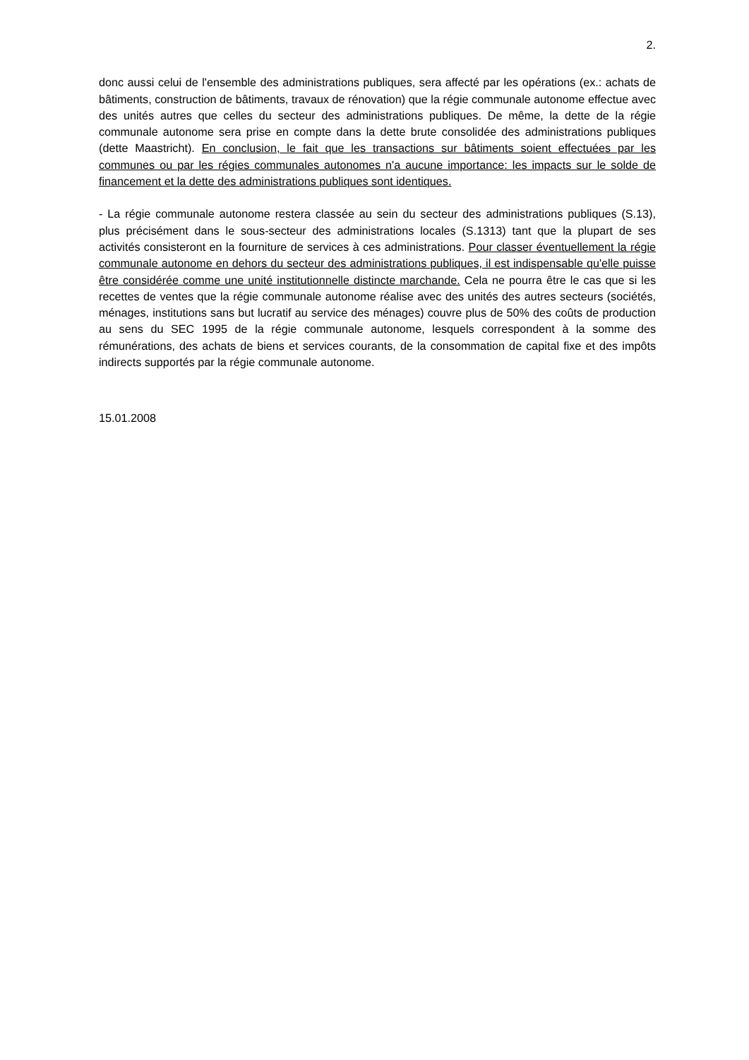2.
donc aussi celui de l'ensemble des administrations publiques, sera affecté par les opérations (ex.: achats de bâtiments, construction de bâtiments, travaux de rénovation) que la régie communale autonome effectue avec des unités autres que celles du secteur des administrations publiques. De même, la dette de la régie communale autonome sera prise en compte dans la dette brute consolidée des administrations publiques (dette Maastricht). En conclusion, le fait que les transactions sur bâtiments soient effectuées par les communes ou par les régies communales autonomes n'a aucune importance: les impacts sur le solde de financement et la dette des administrations publiques sont identiques.
- La régie communale autonome restera classée au sein du secteur des administrations publiques (S.13), plus précisément dans le sous-secteur des administrations locales (S.1313) tant que la plupart de ses activités consisteront en la fourniture de services à ces administrations. Pour classer éventuellement la régie communale autonome en dehors du secteur des administrations publiques, il est indispensable qu'elle puisse être considérée comme une unité institutionnelle distincte marchande. Cela ne pourra être le cas que si les recettes de ventes que la régie communale autonome réalise avec des unités des autres secteurs (sociétés, ménages, institutions sans but lucratif au service des ménages) couvre plus de 50% des coûts de production au sens du SEC 1995 de la régie communale autonome, lesquels correspondent à la somme des rémunérations, des achats de biens et services courants, de la consommation de capital fixe et des impôts indirects supportés par la régie communale autonome.
15.01.2008